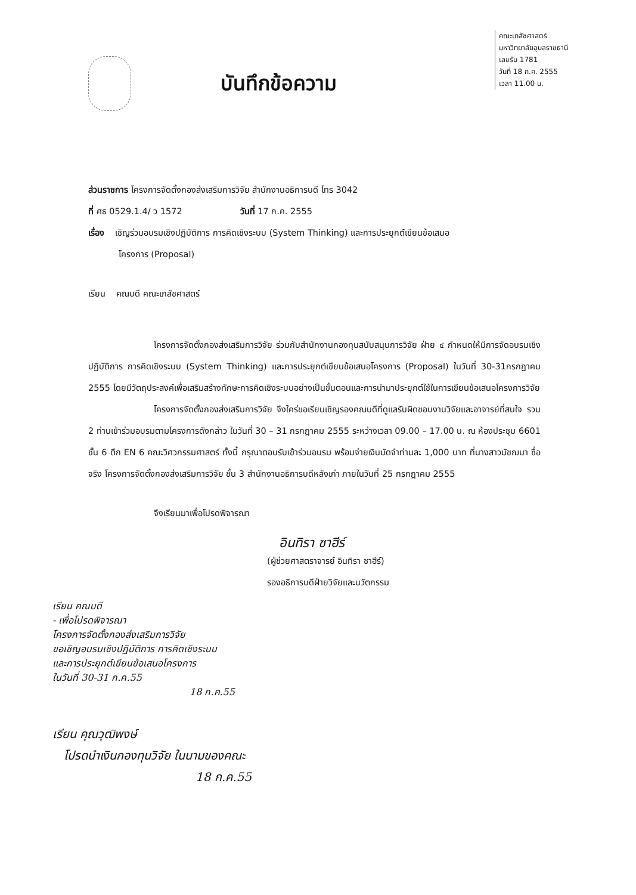คณะเภสัชศาสตร์
มหาวิทยาลัยอุบลราชธานี
เลขรับ 1781
วันที่ 18 ก.ค. 2555
เวลา 11.00 น.
บันทึกข้อความ
ส่วนราชการ โครงการจัดตั้งกองส่งเสริมการวิจัย สำนักงานอธิการบดี โทร 3042
ที่ ศธ 0529.1.4/ ว 1572 วันที่ 17 ก.ค. 2555
เรื่อง เชิญร่วมอบรมเชิงปฏิบัติการ การคิดเชิงระบบ (System Thinking) และการประยุกต์เขียนข้อเสนอ
โครงการ (Proposal)
เรียน คณบดี คณะเภสัชศาสตร์
โครงการจัดตั้งกองส่งเสริมการวิจัย ร่วมกับสำนักงานกองทุนสนับสนุนการวิจัย ฝ่าย ๔ กำหนดให้มีการจัดอบรมเชิงปฏิบัติการ การคิดเชิงระบบ (System Thinking) และการประยุกต์เขียนข้อเสนอโครงการ (Proposal) ในวันที่ 30-31กรกฎาคม 2555 โดยมีวัตถุประสงค์เพื่อเสริมสร้างทักษะการคิดเชิงระบบอย่างเป็นขั้นตอนและการนำมาประยุกต์ใช้ในการเขียนข้อเสนอโครงการวิจัย
โครงการจัดตั้งกองส่งเสริมการวิจัย จึงใคร่ขอเรียนเชิญรองคณบดีที่ดูแลรับผิดชอบงานวิจัยและอาจารย์ที่สนใจ รวม 2 ท่านเข้าร่วมอบรมตามโครงการดังกล่าว ในวันที่ 30 – 31 กรกฎาคม 2555 ระหว่างเวลา 09.00 – 17.00 น. ณ ห้องประชุม 6601 ชั้น 6 ตึก EN 6 คณะวิศวกรรมศาสตร์ ทั้งนี้ กรุณาตอบรับเข้าร่วมอบรม พร้อมจ่ายเงินมัดจำท่านละ 1,000 บาท ที่นางสาวมัชฌมา ซื่อจริง โครงการจัดตั้งกองส่งเสริมการวิจัย ชั้น 3 สำนักงานอธิการบดีหลังเก่า ภายในวันที่ 25 กรกฎาคม 2555
จึงเรียนมาเพื่อโปรดพิจารณา
อินทิรา ซาฮีร์
(ผู้ช่วยศาสตราจารย์ อินทิรา ซาฮีร์)
รองอธิการบดีฝ่ายวิจัยและนวัตกรรม
เรียน คณบดี
- เพื่อโปรดพิจารณา
โครงการจัดตั้งกองส่งเสริมการวิจัย
ขอเชิญอบรมเชิงปฏิบัติการ การคิดเชิงระบบ
และการประยุกต์เขียนข้อเสนอโครงการ
ในวันที่ 30-31 ก.ค.55
18 ก.ค.55
เรียน คุณวุฒิพงษ์
โปรดนำเงินกองทุนวิจัย ในนามของคณะ
18 ก.ค.55